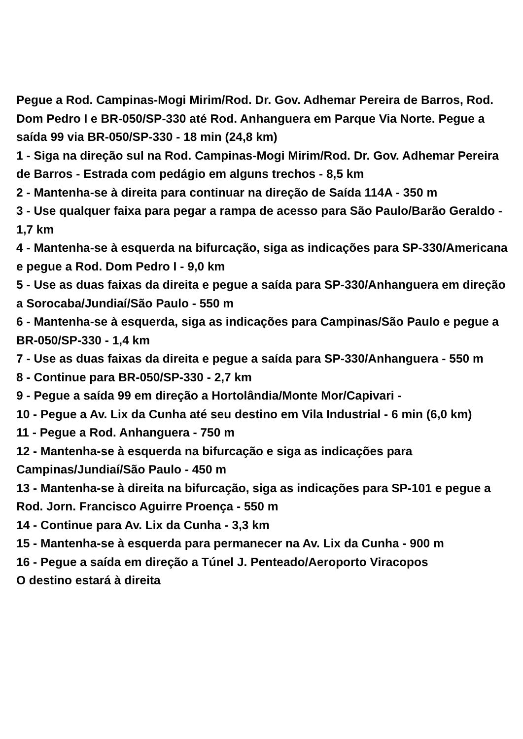Pegue a Rod. Campinas-Mogi Mirim/Rod. Dr. Gov. Adhemar Pereira de Barros, Rod. Dom Pedro I e BR-050/SP-330 até Rod. Anhanguera em Parque Via Norte. Pegue a saída 99 via BR-050/SP-330 - 18 min (24,8 km)
1 - Siga na direção sul na Rod. Campinas-Mogi Mirim/Rod. Dr. Gov. Adhemar Pereira de Barros - Estrada com pedágio em alguns trechos - 8,5 km
2 - Mantenha-se à direita para continuar na direção de Saída 114A - 350 m
3 - Use qualquer faixa para pegar a rampa de acesso para São Paulo/Barão Geraldo - 1,7 km
4 - Mantenha-se à esquerda na bifurcação, siga as indicações para SP-330/Americana e pegue a Rod. Dom Pedro I - 9,0 km
5 - Use as duas faixas da direita e pegue a saída para SP-330/Anhanguera em direção a Sorocaba/Jundiaí/São Paulo - 550 m
6 - Mantenha-se à esquerda, siga as indicações para Campinas/São Paulo e pegue a BR-050/SP-330 - 1,4 km
7 - Use as duas faixas da direita e pegue a saída para SP-330/Anhanguera - 550 m
8 - Continue para BR-050/SP-330 - 2,7 km
9 - Pegue a saída 99 em direção a Hortolândia/Monte Mor/Capivari -
10 - Pegue a Av. Lix da Cunha até seu destino em Vila Industrial - 6 min (6,0 km)
11 - Pegue a Rod. Anhanguera - 750 m
12 - Mantenha-se à esquerda na bifurcação e siga as indicações para Campinas/Jundiaí/São Paulo - 450 m
13 - Mantenha-se à direita na bifurcação, siga as indicações para SP-101 e pegue a Rod. Jorn. Francisco Aguirre Proença - 550 m
14 - Continue para Av. Lix da Cunha - 3,3 km
15 - Mantenha-se à esquerda para permanecer na Av. Lix da Cunha - 900 m
16 - Pegue a saída em direção a Túnel J. Penteado/Aeroporto Viracopos
O destino estará à direita